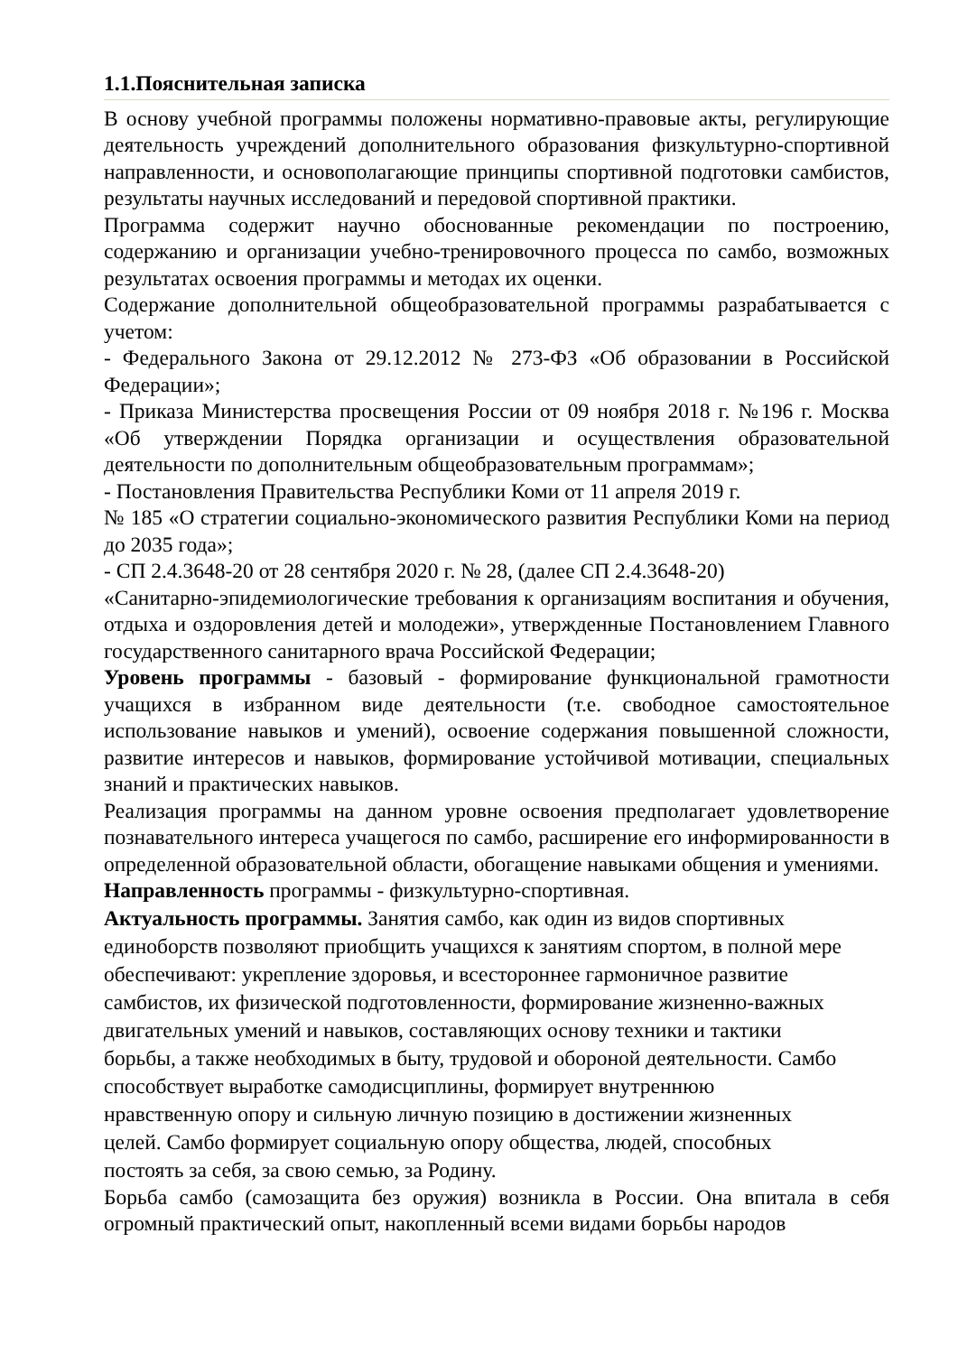1.1.Пояснительная записка
В основу учебной программы положены нормативно-правовые акты, регулирующие деятельность учреждений дополнительного образования физкультурно-спортивной направленности, и основополагающие принципы спортивной подготовки самбистов, результаты научных исследований и передовой спортивной практики.
Программа содержит научно обоснованные рекомендации по построению, содержанию и организации учебно-тренировочного процесса по самбо, возможных результатах освоения программы и методах их оценки.
Содержание дополнительной общеобразовательной программы разрабатывается с учетом:
- Федерального Закона от 29.12.2012 № 273-ФЗ «Об образовании в Российской Федерации»;
- Приказа Министерства просвещения России от 09 ноября 2018 г. №196 г. Москва «Об утверждении Порядка организации и осуществления образовательной деятельности по дополнительным общеобразовательным программам»;
- Постановления Правительства Республики Коми от 11 апреля 2019 г.
№ 185 «О стратегии социально-экономического развития Республики Коми на период до 2035 года»;
- СП 2.4.3648-20 от 28 сентября 2020 г. № 28, (далее СП 2.4.3648-20)
«Санитарно-эпидемиологические требования к организациям воспитания и обучения, отдыха и оздоровления детей и молодежи», утвержденные Постановлением Главного государственного санитарного врача Российской Федерации;
Уровень программы - базовый - формирование функциональной грамотности учащихся в избранном виде деятельности (т.е. свободное самостоятельное использование навыков и умений), освоение содержания повышенной сложности, развитие интересов и навыков, формирование устойчивой мотивации, специальных знаний и практических навыков.
Реализация программы на данном уровне освоения предполагает удовлетворение познавательного интереса учащегося по самбо, расширение его информированности в определенной образовательной области, обогащение навыками общения и умениями.
Направленность программы - физкультурно-спортивная.
Актуальность программы. Занятия самбо, как один из видов спортивных
единоборств позволяют приобщить учащихся к занятиям спортом, в полной мере
обеспечивают: укрепление здоровья, и всестороннее гармоничное развитие
самбистов, их физической подготовленности, формирование жизненно-важных
двигательных умений и навыков, составляющих основу техники и тактики
борьбы, а также необходимых в быту, трудовой и обороной деятельности. Самбо
способствует выработке самодисциплины, формирует внутреннюю
нравственную опору и сильную личную позицию в достижении жизненных
целей. Самбо формирует социальную опору общества, людей, способных
постоять за себя, за свою семью, за Родину.
Борьба самбо (самозащита без оружия) возникла в России. Она впитала в себя огромный практический опыт, накопленный всеми видами борьбы народов